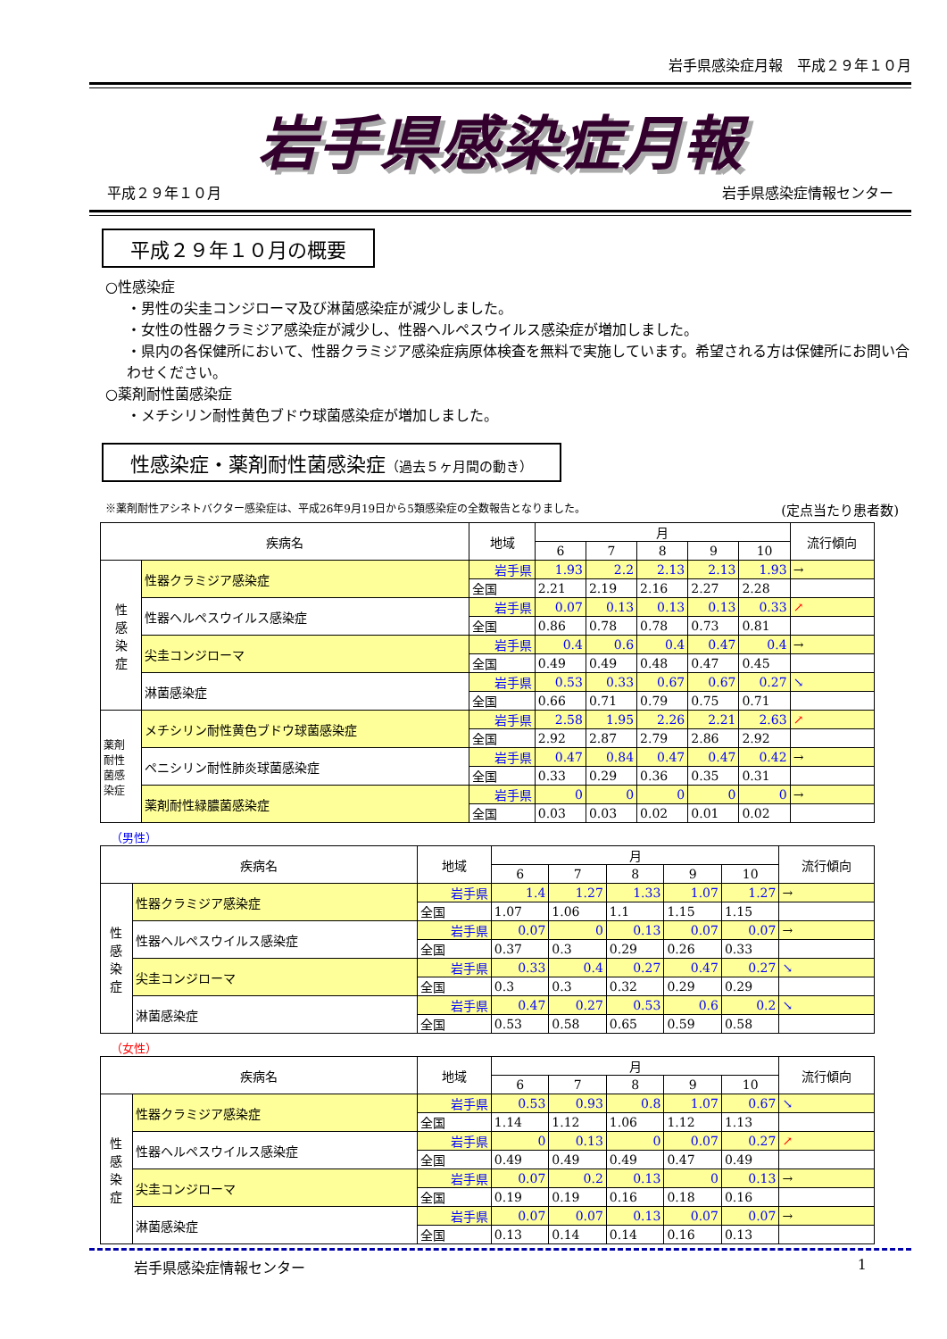岩手県感染症月報　平成２９年１０月
岩手県感染症月報
平成２９年１０月 岩手県感染症情報センター
平成２９年１０月の概要
○性感染症
・男性の尖圭コンジローマ及び淋菌感染症が減少しました。
・女性の性器クラミジア感染症が減少し、性器ヘルペスウイルス感染症が増加しました。
・県内の各保健所において、性器クラミジア感染症病原体検査を無料で実施しています。希望される方は保健所にお問い合わせください。
○薬剤耐性菌感染症
・メチシリン耐性黄色ブドウ球菌感染症が増加しました。
性感染症・薬剤耐性菌感染症（過去５ヶ月間の動き）
※薬剤耐性アシネトバクター感染症は、平成26年9月19日から5類感染症の全数報告となりました。 (定点当たり患者数)
| 疾病名 | | 地域 | 月 | | | | | 流行傾向 |
| --- | --- | --- | --- | --- | --- | --- | --- | --- |
| | | | 6 | 7 | 8 | 9 | 10 | |
| 性 感 染 症 | 性器クラミジア感染症 | 岩手県 | 1.93 | 2.2 | 2.13 | 2.13 | 1.93 | → |
| | | 全国 | 2.21 | 2.19 | 2.16 | 2.27 | 2.28 | |
| | 性器ヘルペスウイルス感染症 | 岩手県 | 0.07 | 0.13 | 0.13 | 0.13 | 0.33 | ↗ |
| | | 全国 | 0.86 | 0.78 | 0.78 | 0.73 | 0.81 | |
| | 尖圭コンジローマ | 岩手県 | 0.4 | 0.6 | 0.4 | 0.47 | 0.4 | → |
| | | 全国 | 0.49 | 0.49 | 0.48 | 0.47 | 0.45 | |
| | 淋菌感染症 | 岩手県 | 0.53 | 0.33 | 0.67 | 0.67 | 0.27 | ↘ |
| | | 全国 | 0.66 | 0.71 | 0.79 | 0.75 | 0.71 | |
| 薬剤 耐性 菌感 染症 | メチシリン耐性黄色ブドウ球菌感染症 | 岩手県 | 2.58 | 1.95 | 2.26 | 2.21 | 2.63 | ↗ |
| | | 全国 | 2.92 | 2.87 | 2.79 | 2.86 | 2.92 | |
| | ペニシリン耐性肺炎球菌感染症 | 岩手県 | 0.47 | 0.84 | 0.47 | 0.47 | 0.42 | → |
| | | 全国 | 0.33 | 0.29 | 0.36 | 0.35 | 0.31 | |
| | 薬剤耐性緑膿菌感染症 | 岩手県 | 0 | 0 | 0 | 0 | 0 | → |
| | | 全国 | 0.03 | 0.03 | 0.02 | 0.01 | 0.02 | |
（男性）
| 疾病名 | | 地域 | 月 | | | | | 流行傾向 |
| --- | --- | --- | --- | --- | --- | --- | --- | --- |
| | | | 6 | 7 | 8 | 9 | 10 | |
| 性 感 染 症 | 性器クラミジア感染症 | 岩手県 | 1.4 | 1.27 | 1.33 | 1.07 | 1.27 | → |
| | | 全国 | 1.07 | 1.06 | 1.1 | 1.15 | 1.15 | |
| | 性器ヘルペスウイルス感染症 | 岩手県 | 0.07 | 0 | 0.13 | 0.07 | 0.07 | → |
| | | 全国 | 0.37 | 0.3 | 0.29 | 0.26 | 0.33 | |
| | 尖圭コンジローマ | 岩手県 | 0.33 | 0.4 | 0.27 | 0.47 | 0.27 | ↘ |
| | | 全国 | 0.3 | 0.3 | 0.32 | 0.29 | 0.29 | |
| | 淋菌感染症 | 岩手県 | 0.47 | 0.27 | 0.53 | 0.6 | 0.2 | ↘ |
| | | 全国 | 0.53 | 0.58 | 0.65 | 0.59 | 0.58 | |
（女性）
| 疾病名 | | 地域 | 月 | | | | | 流行傾向 |
| --- | --- | --- | --- | --- | --- | --- | --- | --- |
| | | | 6 | 7 | 8 | 9 | 10 | |
| 性 感 染 症 | 性器クラミジア感染症 | 岩手県 | 0.53 | 0.93 | 0.8 | 1.07 | 0.67 | ↘ |
| | | 全国 | 1.14 | 1.12 | 1.06 | 1.12 | 1.13 | |
| | 性器ヘルペスウイルス感染症 | 岩手県 | 0 | 0.13 | 0 | 0.07 | 0.27 | ↗ |
| | | 全国 | 0.49 | 0.49 | 0.49 | 0.47 | 0.49 | |
| | 尖圭コンジローマ | 岩手県 | 0.07 | 0.2 | 0.13 | 0 | 0.13 | → |
| | | 全国 | 0.19 | 0.19 | 0.16 | 0.18 | 0.16 | |
| | 淋菌感染症 | 岩手県 | 0.07 | 0.07 | 0.13 | 0.07 | 0.07 | → |
| | | 全国 | 0.13 | 0.14 | 0.14 | 0.16 | 0.13 | |
岩手県感染症情報センター 1